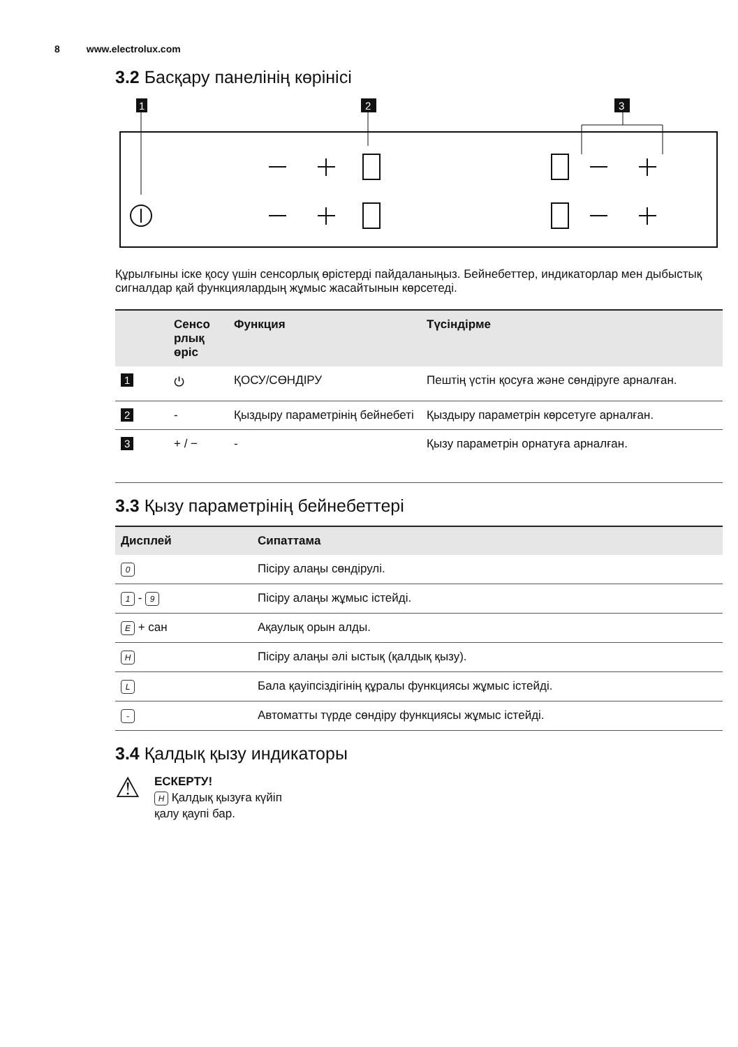8 www.electrolux.com
3.2 Басқару панелінің көрінісі
1
2
3
Құрылғыны іске қосу үшін сенсорлық өрістерді пайдаланыңыз. Бейнебеттер, индикаторлар мен дыбыстық сигналдар қай функциялардың жұмыс жасайтынын көрсетеді.
| | Сенсо рлық өріс | Функция | Түсіндірме |
| --- | --- | --- | --- |
| 1 | ⏻ | ҚОСУ/СӨНДІРУ | Пештің үстін қосуға және сөндіруге арналған. |
| 2 | - | Қыздыру параметрінің бейнебеті | Қыздыру параметрін көрсетуге арналған. |
| 3 | + / − | - | Қызу параметрін орнатуға арналған. |
3.3 Қызу параметрінің бейнебеттері
| Дисплей | Сипаттама |
| --- | --- |
| 0 | Пісіру алаңы сөндірулі. |
| 1 - 9 | Пісіру алаңы жұмыс істейді. |
| E + сан | Ақаулық орын алды. |
| H | Пісіру алаңы әлі ыстық (қалдық қызу). |
| L | Бала қауіпсіздігінің құралы функциясы жұмыс істейді. |
| - | Автоматты түрде сөндіру функциясы жұмыс істейді. |
3.4 Қалдық қызу индикаторы
⚠
ЕСКЕРТУ!
H Қалдық қызуға күйіп
қалу қаупі бар.